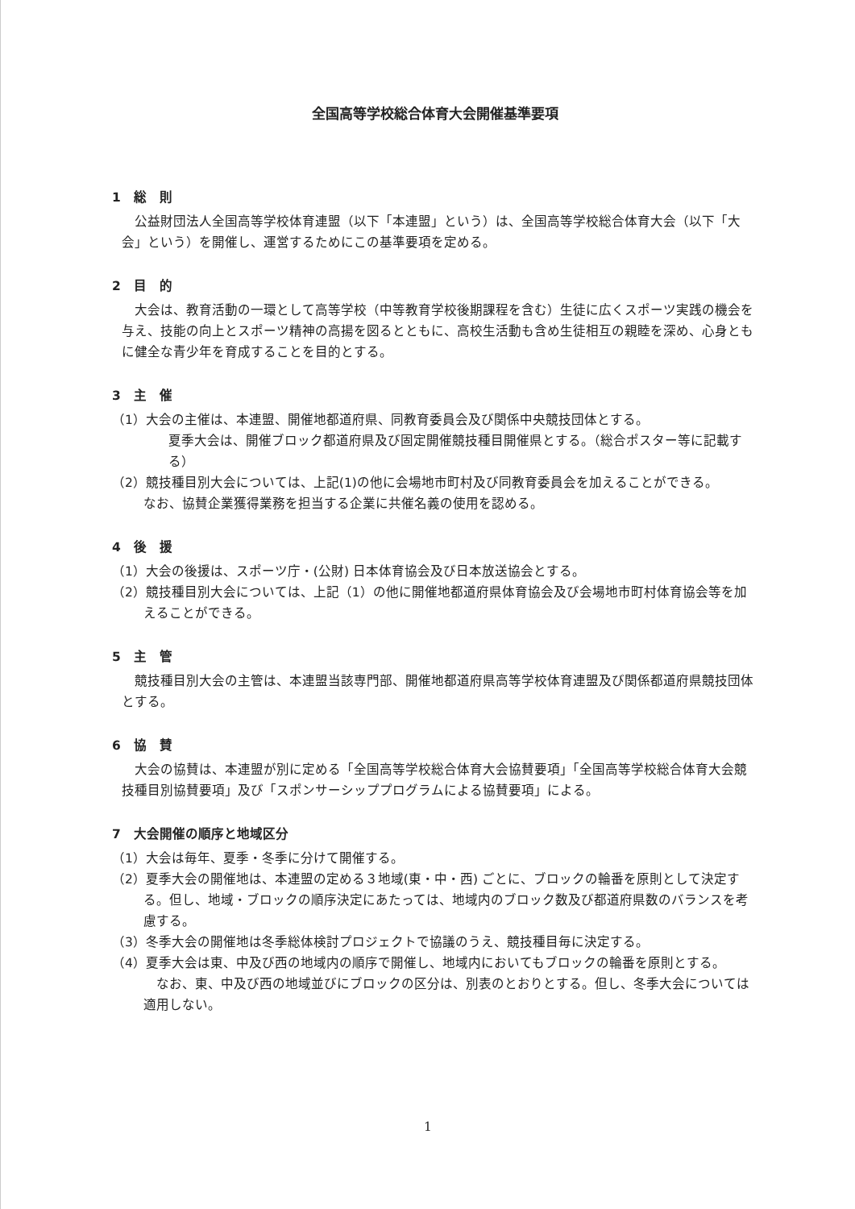全国高等学校総合体育大会開催基準要項
1　総　則
公益財団法人全国高等学校体育連盟（以下「本連盟」という）は、全国高等学校総合体育大会（以下「大会」という）を開催し、運営するためにこの基準要項を定める。
2　目　的
大会は、教育活動の一環として高等学校（中等教育学校後期課程を含む）生徒に広くスポーツ実践の機会を与え、技能の向上とスポーツ精神の高揚を図るとともに、高校生活動も含め生徒相互の親睦を深め、心身ともに健全な青少年を育成することを目的とする。
3　主　催
（1）大会の主催は、本連盟、開催地都道府県、同教育委員会及び関係中央競技団体とする。
夏季大会は、開催ブロック都道府県及び固定開催競技種目開催県とする。（総合ポスター等に記載する）
（2）競技種目別大会については、上記(1)の他に会場地市町村及び同教育委員会を加えることができる。
なお、協賛企業獲得業務を担当する企業に共催名義の使用を認める。
4　後　援
（1）大会の後援は、スポーツ庁・(公財) 日本体育協会及び日本放送協会とする。
（2）競技種目別大会については、上記（1）の他に開催地都道府県体育協会及び会場地市町村体育協会等を加えることができる。
5　主　管
競技種目別大会の主管は、本連盟当該専門部、開催地都道府県高等学校体育連盟及び関係都道府県競技団体とする。
6　協　賛
大会の協賛は、本連盟が別に定める「全国高等学校総合体育大会協賛要項」「全国高等学校総合体育大会競技種目別協賛要項」及び「スポンサーシッププログラムによる協賛要項」による。
7　大会開催の順序と地域区分
（1）大会は毎年、夏季・冬季に分けて開催する。
（2）夏季大会の開催地は、本連盟の定める３地域(東・中・西) ごとに、ブロックの輪番を原則として決定する。但し、地域・ブロックの順序決定にあたっては、地域内のブロック数及び都道府県数のバランスを考慮する。
（3）冬季大会の開催地は冬季総体検討プロジェクトで協議のうえ、競技種目毎に決定する。
（4）夏季大会は東、中及び西の地域内の順序で開催し、地域内においてもブロックの輪番を原則とする。
　なお、東、中及び西の地域並びにブロックの区分は、別表のとおりとする。但し、冬季大会については適用しない。
1